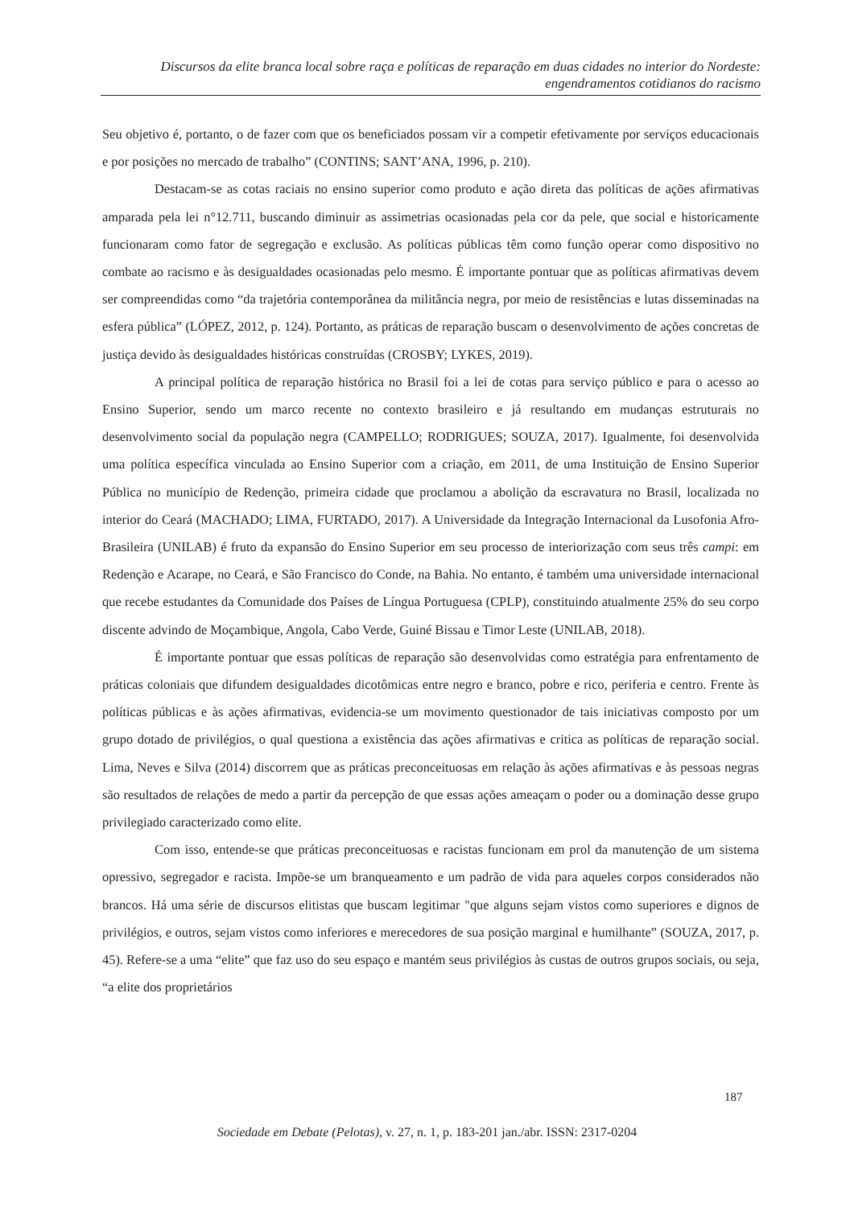Discursos da elite branca local sobre raça e políticas de reparação em duas cidades no interior do Nordeste:
engendramentos cotidianos do racismo
Seu objetivo é, portanto, o de fazer com que os beneficiados possam vir a competir efetivamente por serviços educacionais e por posições no mercado de trabalho” (CONTINS; SANT’ANA, 1996, p. 210).
Destacam-se as cotas raciais no ensino superior como produto e ação direta das políticas de ações afirmativas amparada pela lei n°12.711, buscando diminuir as assimetrias ocasionadas pela cor da pele, que social e historicamente funcionaram como fator de segregação e exclusão. As políticas públicas têm como função operar como dispositivo no combate ao racismo e às desigualdades ocasionadas pelo mesmo. É importante pontuar que as políticas afirmativas devem ser compreendidas como “da trajetória contemporânea da militância negra, por meio de resistências e lutas disseminadas na esfera pública” (LÓPEZ, 2012, p. 124). Portanto, as práticas de reparação buscam o desenvolvimento de ações concretas de justiça devido às desigualdades históricas construídas (CROSBY; LYKES, 2019).
A principal política de reparação histórica no Brasil foi a lei de cotas para serviço público e para o acesso ao Ensino Superior, sendo um marco recente no contexto brasileiro e já resultando em mudanças estruturais no desenvolvimento social da população negra (CAMPELLO; RODRIGUES; SOUZA, 2017). Igualmente, foi desenvolvida uma política específica vinculada ao Ensino Superior com a criação, em 2011, de uma Instituição de Ensino Superior Pública no município de Redenção, primeira cidade que proclamou a abolição da escravatura no Brasil, localizada no interior do Ceará (MACHADO; LIMA, FURTADO, 2017). A Universidade da Integração Internacional da Lusofonia Afro-Brasileira (UNILAB) é fruto da expansão do Ensino Superior em seu processo de interiorização com seus três campi: em Redenção e Acarape, no Ceará, e São Francisco do Conde, na Bahia. No entanto, é também uma universidade internacional que recebe estudantes da Comunidade dos Países de Língua Portuguesa (CPLP), constituindo atualmente 25% do seu corpo discente advindo de Moçambique, Angola, Cabo Verde, Guiné Bissau e Timor Leste (UNILAB, 2018).
É importante pontuar que essas políticas de reparação são desenvolvidas como estratégia para enfrentamento de práticas coloniais que difundem desigualdades dicotômicas entre negro e branco, pobre e rico, periferia e centro. Frente às políticas públicas e às ações afirmativas, evidencia-se um movimento questionador de tais iniciativas composto por um grupo dotado de privilégios, o qual questiona a existência das ações afirmativas e critica as políticas de reparação social. Lima, Neves e Silva (2014) discorrem que as práticas preconceituosas em relação às ações afirmativas e às pessoas negras são resultados de relações de medo a partir da percepção de que essas ações ameaçam o poder ou a dominação desse grupo privilegiado caracterizado como elite.
Com isso, entende-se que práticas preconceituosas e racistas funcionam em prol da manutenção de um sistema opressivo, segregador e racista. Impõe-se um branqueamento e um padrão de vida para aqueles corpos considerados não brancos. Há uma série de discursos elitistas que buscam legitimar "que alguns sejam vistos como superiores e dignos de privilégios, e outros, sejam vistos como inferiores e merecedores de sua posição marginal e humilhante” (SOUZA, 2017, p. 45). Refere-se a uma “elite” que faz uso do seu espaço e mantém seus privilégios às custas de outros grupos sociais, ou seja, “a elite dos proprietários
187
Sociedade em Debate (Pelotas), v. 27, n. 1, p. 183-201 jan./abr. ISSN: 2317-0204